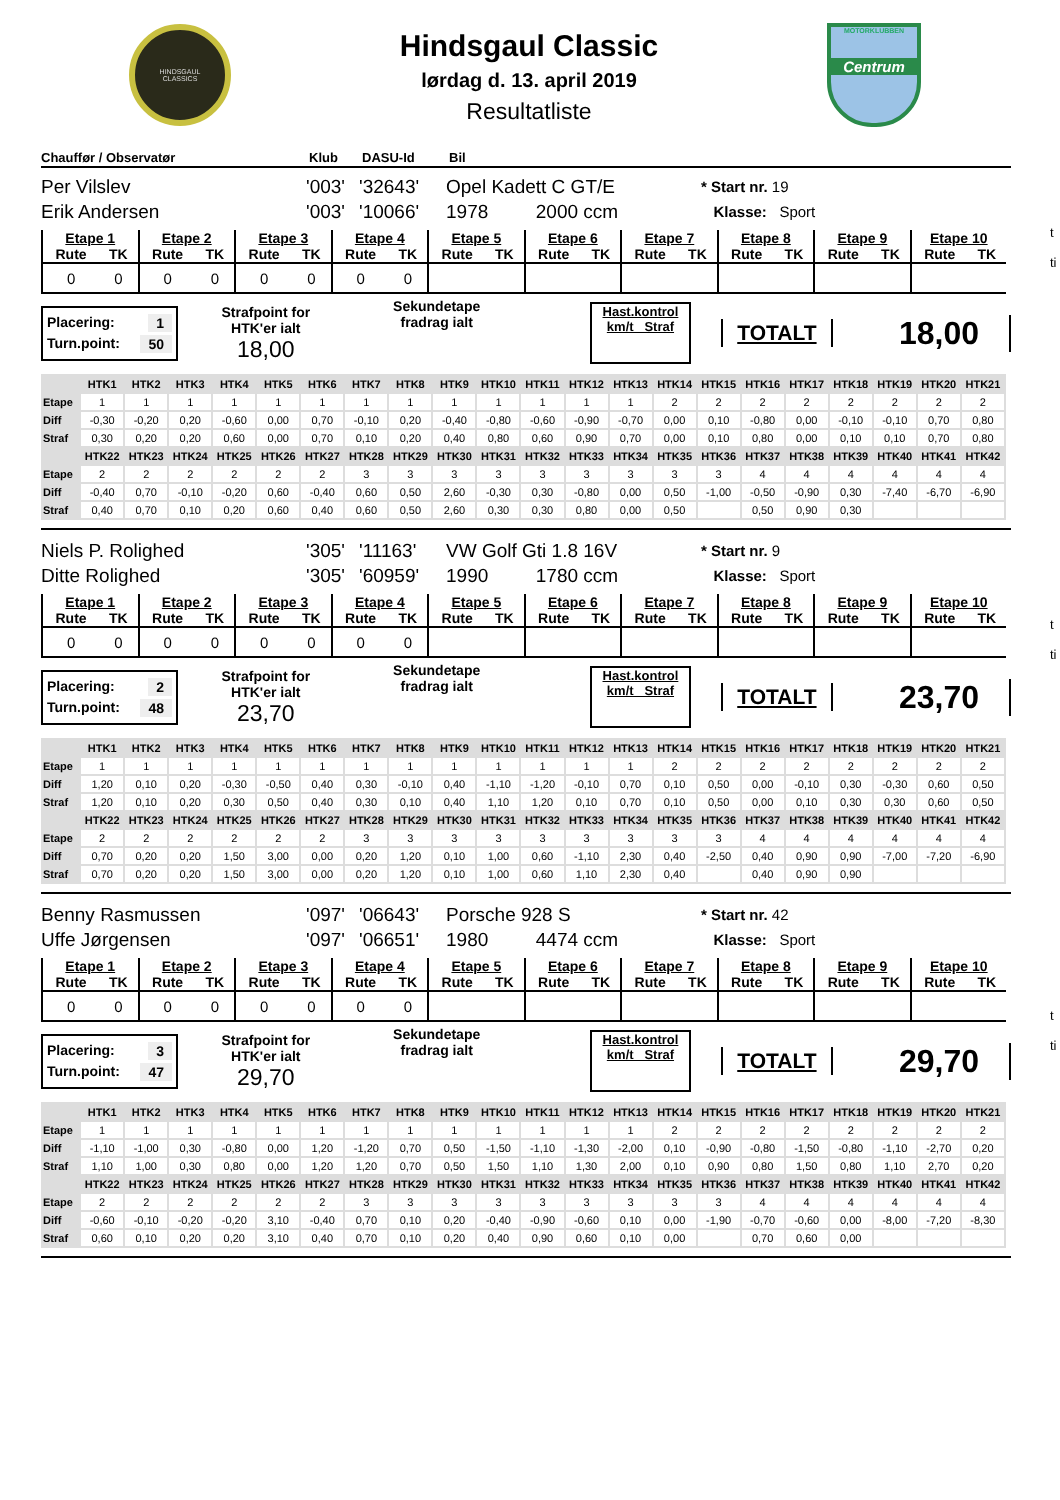t
ti
t
ti
t
ti
HINDSGAUL
CLASSICS
Hindsgaul Classic
lørdag d. 13. april 2019
Resultatliste
MOTORKLUBBEN
Centrum
Chauffør / Observatør Klub DASU-Id Bil
Per Vilslev
Erik Andersen
'003'
'003'
'32643'
'10066'
Opel Kadett C GT/E
1978 2000 ccm
* Start nr. 19
Klasse: Sport
| Etape 1 | | Etape 2 | | Etape 3 | | Etape 4 | | Etape 5 | | Etape 6 | | Etape 7 | | Etape 8 | | Etape 9 | | Etape 10 | |
| Rute | TK | Rute | TK | Rute | TK | Rute | TK | Rute | TK | Rute | TK | Rute | TK | Rute | TK | Rute | TK | Rute | TK |
| 0 | 0 | 0 | 0 | 0 | 0 | 0 | 0 | | | | | | | | | | | | |
Placering: 1
Turn.point: 50
Strafpoint for
HTK'er ialt
18,00
Sekundetape
fradrag ialt
Hast.kontrol
km/t Straf
TOTALT
18,00
| | HTK1 | HTK2 | HTK3 | HTK4 | HTK5 | HTK6 | HTK7 | HTK8 | HTK9 | HTK10 | HTK11 | HTK12 | HTK13 | HTK14 | HTK15 | HTK16 | HTK17 | HTK18 | HTK19 | HTK20 | HTK21 |
| --- | --- | --- | --- | --- | --- | --- | --- | --- | --- | --- | --- | --- | --- | --- | --- | --- | --- | --- | --- | --- | --- |
| Etape | 1 | 1 | 1 | 1 | 1 | 1 | 1 | 1 | 1 | 1 | 1 | 1 | 1 | 2 | 2 | 2 | 2 | 2 | 2 | 2 | 2 |
| Diff | -0,30 | -0,20 | 0,20 | -0,60 | 0,00 | 0,70 | -0,10 | 0,20 | -0,40 | -0,80 | -0,60 | -0,90 | -0,70 | 0,00 | 0,10 | -0,80 | 0,00 | -0,10 | -0,10 | 0,70 | 0,80 |
| Straf | 0,30 | 0,20 | 0,20 | 0,60 | 0,00 | 0,70 | 0,10 | 0,20 | 0,40 | 0,80 | 0,60 | 0,90 | 0,70 | 0,00 | 0,10 | 0,80 | 0,00 | 0,10 | 0,10 | 0,70 | 0,80 |
| | HTK22 | HTK23 | HTK24 | HTK25 | HTK26 | HTK27 | HTK28 | HTK29 | HTK30 | HTK31 | HTK32 | HTK33 | HTK34 | HTK35 | HTK36 | HTK37 | HTK38 | HTK39 | HTK40 | HTK41 | HTK42 |
| Etape | 2 | 2 | 2 | 2 | 2 | 2 | 3 | 3 | 3 | 3 | 3 | 3 | 3 | 3 | 3 | 4 | 4 | 4 | 4 | 4 | 4 |
| Diff | -0,40 | 0,70 | -0,10 | -0,20 | 0,60 | -0,40 | 0,60 | 0,50 | 2,60 | -0,30 | 0,30 | -0,80 | 0,00 | 0,50 | -1,00 | -0,50 | -0,90 | 0,30 | -7,40 | -6,70 | -6,90 |
| Straf | 0,40 | 0,70 | 0,10 | 0,20 | 0,60 | 0,40 | 0,60 | 0,50 | 2,60 | 0,30 | 0,30 | 0,80 | 0,00 | 0,50 | | 0,50 | 0,90 | 0,30 | | | |
Niels P. Rolighed
Ditte Rolighed
'305'
'305'
'11163'
'60959'
VW Golf Gti 1.8 16V
1990 1780 ccm
* Start nr. 9
Klasse: Sport
| Etape 1 | | Etape 2 | | Etape 3 | | Etape 4 | | Etape 5 | | Etape 6 | | Etape 7 | | Etape 8 | | Etape 9 | | Etape 10 | |
| Rute | TK | Rute | TK | Rute | TK | Rute | TK | Rute | TK | Rute | TK | Rute | TK | Rute | TK | Rute | TK | Rute | TK |
| 0 | 0 | 0 | 0 | 0 | 0 | 0 | 0 | | | | | | | | | | | | |
Placering: 2
Turn.point: 48
Strafpoint for
HTK'er ialt
23,70
Sekundetape
fradrag ialt
Hast.kontrol
km/t Straf
TOTALT
23,70
| | HTK1 | HTK2 | HTK3 | HTK4 | HTK5 | HTK6 | HTK7 | HTK8 | HTK9 | HTK10 | HTK11 | HTK12 | HTK13 | HTK14 | HTK15 | HTK16 | HTK17 | HTK18 | HTK19 | HTK20 | HTK21 |
| --- | --- | --- | --- | --- | --- | --- | --- | --- | --- | --- | --- | --- | --- | --- | --- | --- | --- | --- | --- | --- | --- |
| Etape | 1 | 1 | 1 | 1 | 1 | 1 | 1 | 1 | 1 | 1 | 1 | 1 | 1 | 2 | 2 | 2 | 2 | 2 | 2 | 2 | 2 |
| Diff | 1,20 | 0,10 | 0,20 | -0,30 | -0,50 | 0,40 | 0,30 | -0,10 | 0,40 | -1,10 | -1,20 | -0,10 | 0,70 | 0,10 | 0,50 | 0,00 | -0,10 | 0,30 | -0,30 | 0,60 | 0,50 |
| Straf | 1,20 | 0,10 | 0,20 | 0,30 | 0,50 | 0,40 | 0,30 | 0,10 | 0,40 | 1,10 | 1,20 | 0,10 | 0,70 | 0,10 | 0,50 | 0,00 | 0,10 | 0,30 | 0,30 | 0,60 | 0,50 |
| | HTK22 | HTK23 | HTK24 | HTK25 | HTK26 | HTK27 | HTK28 | HTK29 | HTK30 | HTK31 | HTK32 | HTK33 | HTK34 | HTK35 | HTK36 | HTK37 | HTK38 | HTK39 | HTK40 | HTK41 | HTK42 |
| Etape | 2 | 2 | 2 | 2 | 2 | 2 | 3 | 3 | 3 | 3 | 3 | 3 | 3 | 3 | 3 | 4 | 4 | 4 | 4 | 4 | 4 |
| Diff | 0,70 | 0,20 | 0,20 | 1,50 | 3,00 | 0,00 | 0,20 | 1,20 | 0,10 | 1,00 | 0,60 | -1,10 | 2,30 | 0,40 | -2,50 | 0,40 | 0,90 | 0,90 | -7,00 | -7,20 | -6,90 |
| Straf | 0,70 | 0,20 | 0,20 | 1,50 | 3,00 | 0,00 | 0,20 | 1,20 | 0,10 | 1,00 | 0,60 | 1,10 | 2,30 | 0,40 | | 0,40 | 0,90 | 0,90 | | | |
Benny Rasmussen
Uffe Jørgensen
'097'
'097'
'06643'
'06651'
Porsche 928 S
1980 4474 ccm
* Start nr. 42
Klasse: Sport
| Etape 1 | | Etape 2 | | Etape 3 | | Etape 4 | | Etape 5 | | Etape 6 | | Etape 7 | | Etape 8 | | Etape 9 | | Etape 10 | |
| Rute | TK | Rute | TK | Rute | TK | Rute | TK | Rute | TK | Rute | TK | Rute | TK | Rute | TK | Rute | TK | Rute | TK |
| 0 | 0 | 0 | 0 | 0 | 0 | 0 | 0 | | | | | | | | | | | | |
Placering: 3
Turn.point: 47
Strafpoint for
HTK'er ialt
29,70
Sekundetape
fradrag ialt
Hast.kontrol
km/t Straf
TOTALT
29,70
| | HTK1 | HTK2 | HTK3 | HTK4 | HTK5 | HTK6 | HTK7 | HTK8 | HTK9 | HTK10 | HTK11 | HTK12 | HTK13 | HTK14 | HTK15 | HTK16 | HTK17 | HTK18 | HTK19 | HTK20 | HTK21 |
| --- | --- | --- | --- | --- | --- | --- | --- | --- | --- | --- | --- | --- | --- | --- | --- | --- | --- | --- | --- | --- | --- |
| Etape | 1 | 1 | 1 | 1 | 1 | 1 | 1 | 1 | 1 | 1 | 1 | 1 | 1 | 2 | 2 | 2 | 2 | 2 | 2 | 2 | 2 |
| Diff | -1,10 | -1,00 | 0,30 | -0,80 | 0,00 | 1,20 | -1,20 | 0,70 | 0,50 | -1,50 | -1,10 | -1,30 | -2,00 | 0,10 | -0,90 | -0,80 | -1,50 | -0,80 | -1,10 | -2,70 | 0,20 |
| Straf | 1,10 | 1,00 | 0,30 | 0,80 | 0,00 | 1,20 | 1,20 | 0,70 | 0,50 | 1,50 | 1,10 | 1,30 | 2,00 | 0,10 | 0,90 | 0,80 | 1,50 | 0,80 | 1,10 | 2,70 | 0,20 |
| | HTK22 | HTK23 | HTK24 | HTK25 | HTK26 | HTK27 | HTK28 | HTK29 | HTK30 | HTK31 | HTK32 | HTK33 | HTK34 | HTK35 | HTK36 | HTK37 | HTK38 | HTK39 | HTK40 | HTK41 | HTK42 |
| Etape | 2 | 2 | 2 | 2 | 2 | 2 | 3 | 3 | 3 | 3 | 3 | 3 | 3 | 3 | 3 | 4 | 4 | 4 | 4 | 4 | 4 |
| Diff | -0,60 | -0,10 | -0,20 | -0,20 | 3,10 | -0,40 | 0,70 | 0,10 | 0,20 | -0,40 | -0,90 | -0,60 | 0,10 | 0,00 | -1,90 | -0,70 | -0,60 | 0,00 | -8,00 | -7,20 | -8,30 |
| Straf | 0,60 | 0,10 | 0,20 | 0,20 | 3,10 | 0,40 | 0,70 | 0,10 | 0,20 | 0,40 | 0,90 | 0,60 | 0,10 | 0,00 | | 0,70 | 0,60 | 0,00 | | | |